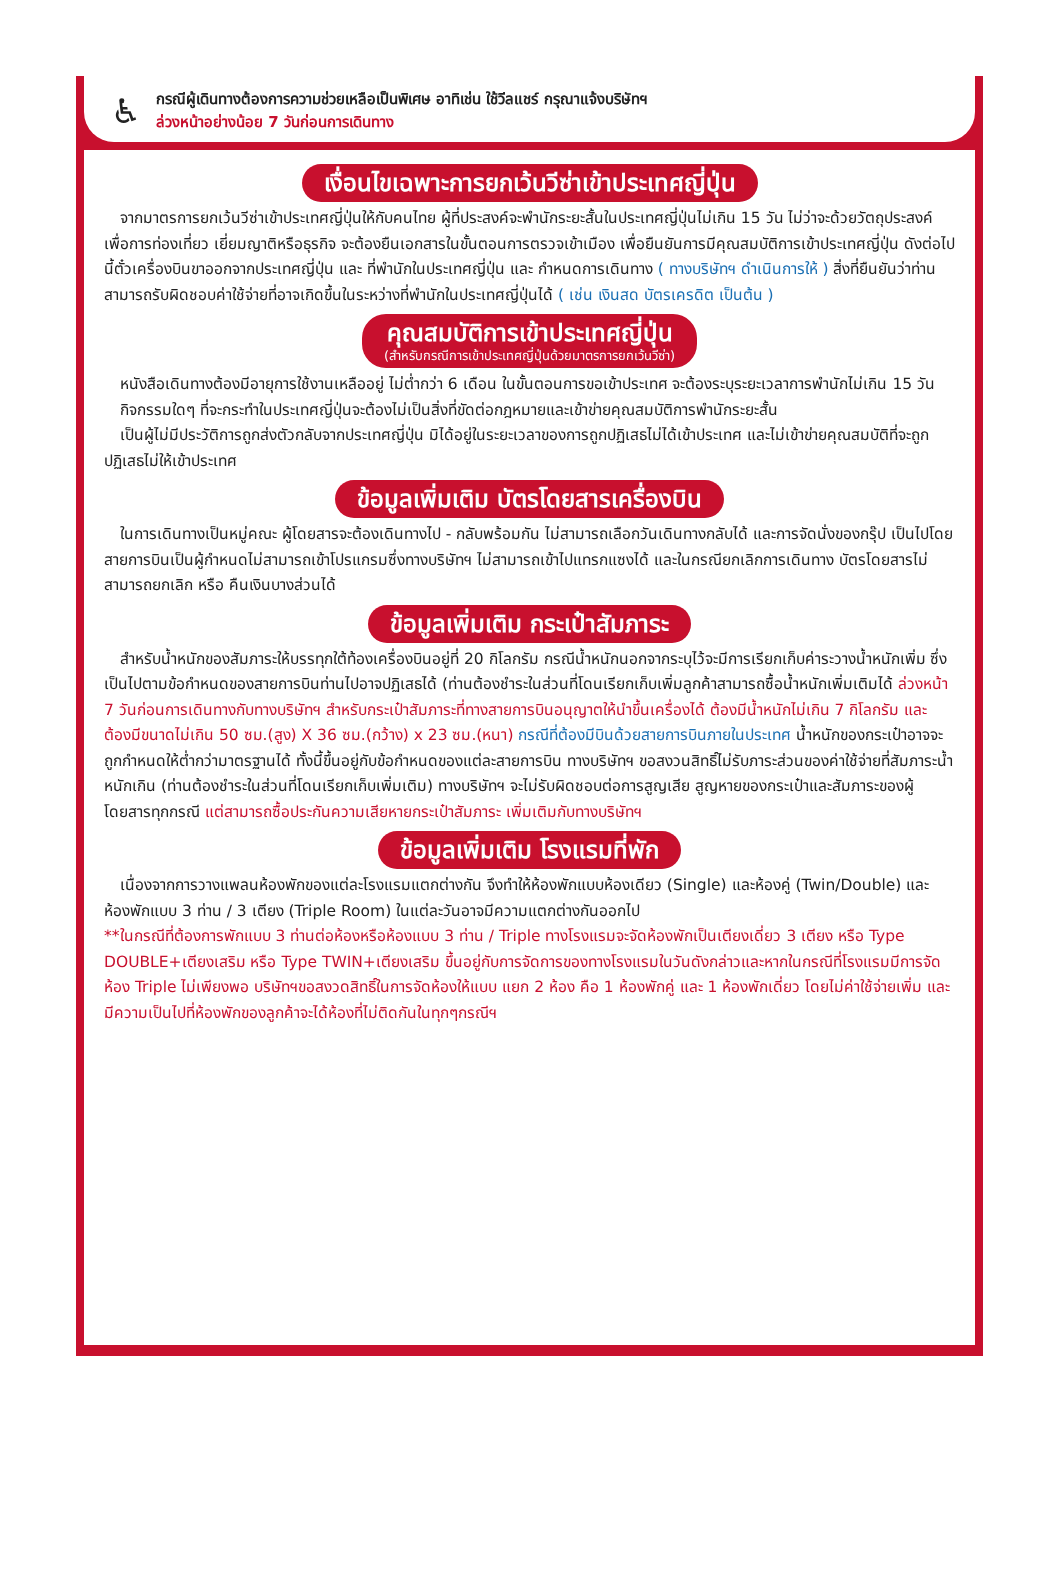♿
กรณีผู้เดินทางต้องการความช่วยเหลือเป็นพิเศษ อาทิเช่น ใช้วีลแชร์ กรุณาแจ้งบริษัทฯ
ล่วงหน้าอย่างน้อย 7 วันก่อนการเดินทาง
เงื่อนไขเฉพาะการยกเว้นวีซ่าเข้าประเทศญี่ปุ่น
จากมาตรการยกเว้นวีซ่าเข้าประเทศญี่ปุ่นให้กับคนไทย ผู้ที่ประสงค์จะพำนักระยะสั้นในประเทศญี่ปุ่นไม่เกิน 15 วัน ไม่ว่าจะด้วยวัตถุประสงค์เพื่อการท่องเที่ยว เยี่ยมญาติหรือธุรกิจ จะต้องยืนเอกสารในขั้นตอนการตรวจเข้าเมือง เพื่อยืนยันการมีคุณสมบัติการเข้าประเทศญี่ปุ่น ดังต่อไปนี้ตั๋วเครื่องบินขาออกจากประเทศญี่ปุ่น และ ที่พำนักในประเทศญี่ปุ่น และ กำหนดการเดินทาง ( ทางบริษัทฯ ดำเนินการให้ ) สิ่งที่ยืนยันว่าท่านสามารถรับผิดชอบค่าใช้จ่ายที่อาจเกิดขึ้นในระหว่างที่พำนักในประเทศญี่ปุ่นได้ ( เช่น เงินสด บัตรเครดิต เป็นต้น )
คุณสมบัติการเข้าประเทศญี่ปุ่น
(สำหรับกรณีการเข้าประเทศญี่ปุ่นด้วยมาตรการยกเว้นวีซ่า)
หนังสือเดินทางต้องมีอายุการใช้งานเหลืออยู่ ไม่ต่ำกว่า 6 เดือน ในขั้นตอนการขอเข้าประเทศ จะต้องระบุระยะเวลาการพำนักไม่เกิน 15 วัน
กิจกรรมใดๆ ที่จะกระทำในประเทศญี่ปุ่นจะต้องไม่เป็นสิ่งที่ขัดต่อกฎหมายและเข้าข่ายคุณสมบัติการพำนักระยะสั้น
เป็นผู้ไม่มีประวัติการถูกส่งตัวกลับจากประเทศญี่ปุ่น มิได้อยู่ในระยะเวลาของการถูกปฏิเสธไม่ได้เข้าประเทศ และไม่เข้าข่ายคุณสมบัติที่จะถูกปฏิเสธไม่ให้เข้าประเทศ
ข้อมูลเพิ่มเติม บัตรโดยสารเครื่องบิน
ในการเดินทางเป็นหมู่คณะ ผู้โดยสารจะต้องเดินทางไป - กลับพร้อมกัน ไม่สามารถเลือกวันเดินทางกลับได้ และการจัดนั่งของกรุ๊ป เป็นไปโดยสายการบินเป็นผู้กำหนดไม่สามารถเข้าโปรแกรมซึ่งทางบริษัทฯ ไม่สามารถเข้าไปแทรกแซงได้ และในกรณียกเลิกการเดินทาง บัตรโดยสารไม่สามารถยกเลิก หรือ คืนเงินบางส่วนได้
ข้อมูลเพิ่มเติม กระเป๋าสัมภาระ
สำหรับน้ำหนักของสัมภาระให้บรรทุกใต้ท้องเครื่องบินอยู่ที่ 20 กิโลกรัม กรณีน้ำหนักนอกจากระบุไว้จะมีการเรียกเก็บค่าระวางน้ำหนักเพิ่ม ซึ่งเป็นไปตามข้อกำหนดของสายการบินท่านไปอาจปฏิเสธได้ (ท่านต้องชำระในส่วนที่โดนเรียกเก็บเพิ่มลูกค้าสามารถซื้อน้ำหนักเพิ่มเติมได้ ล่วงหน้า 7 วันก่อนการเดินทางกับทางบริษัทฯ สำหรับกระเป๋าสัมภาระที่ทางสายการบินอนุญาตให้นำขึ้นเครื่องได้ ต้องมีน้ำหนักไม่เกิน 7 กิโลกรัม และ ต้องมีขนาดไม่เกิน 50 ซม.(สูง) X 36 ซม.(กว้าง) x 23 ซม.(หนา) กรณีที่ต้องมีบินด้วยสายการบินภายในประเทศ น้ำหนักของกระเป๋าอาจจะถูกกำหนดให้ต่ำกว่ามาตรฐานได้ ทั้งนี้ขึ้นอยู่กับข้อกำหนดของแต่ละสายการบิน ทางบริษัทฯ ขอสงวนสิทธิ์ไม่รับภาระส่วนของค่าใช้จ่ายที่สัมภาระน้ำหนักเกิน (ท่านต้องชำระในส่วนที่โดนเรียกเก็บเพิ่มเติม) ทางบริษัทฯ จะไม่รับผิดชอบต่อการสูญเสีย สูญหายของกระเป๋าและสัมภาระของผู้โดยสารทุกกรณี แต่สามารถซื้อประกันความเสียหายกระเป๋าสัมภาระ เพิ่มเติมกับทางบริษัทฯ
ข้อมูลเพิ่มเติม โรงแรมที่พัก
เนื่องจากการวางแพลนห้องพักของแต่ละโรงแรมแตกต่างกัน จึงทำให้ห้องพักแบบห้องเดียว (Single) และห้องคู่ (Twin/Double) และห้องพักแบบ 3 ท่าน / 3 เตียง (Triple Room) ในแต่ละวันอาจมีความแตกต่างกันออกไป
**ในกรณีที่ต้องการพักแบบ 3 ท่านต่อห้องหรือห้องแบบ 3 ท่าน / Triple ทางโรงแรมจะจัดห้องพักเป็นเตียงเดี่ยว 3 เตียง หรือ Type DOUBLE+เตียงเสริม หรือ Type TWIN+เตียงเสริม ขึ้นอยู่กับการจัดการของทางโรงแรมในวันดังกล่าวและหากในกรณีที่โรงแรมมีการจัดห้อง Triple ไม่เพียงพอ บริษัทฯขอสงวดสิทธิ์ในการจัดห้องให้แบบ แยก 2 ห้อง คือ 1 ห้องพักคู่ และ 1 ห้องพักเดี่ยว โดยไม่ค่าใช้จ่ายเพิ่ม และ มีความเป็นไปที่ห้องพักของลูกค้าจะได้ห้องที่ไม่ติดกันในทุกๆกรณีฯ